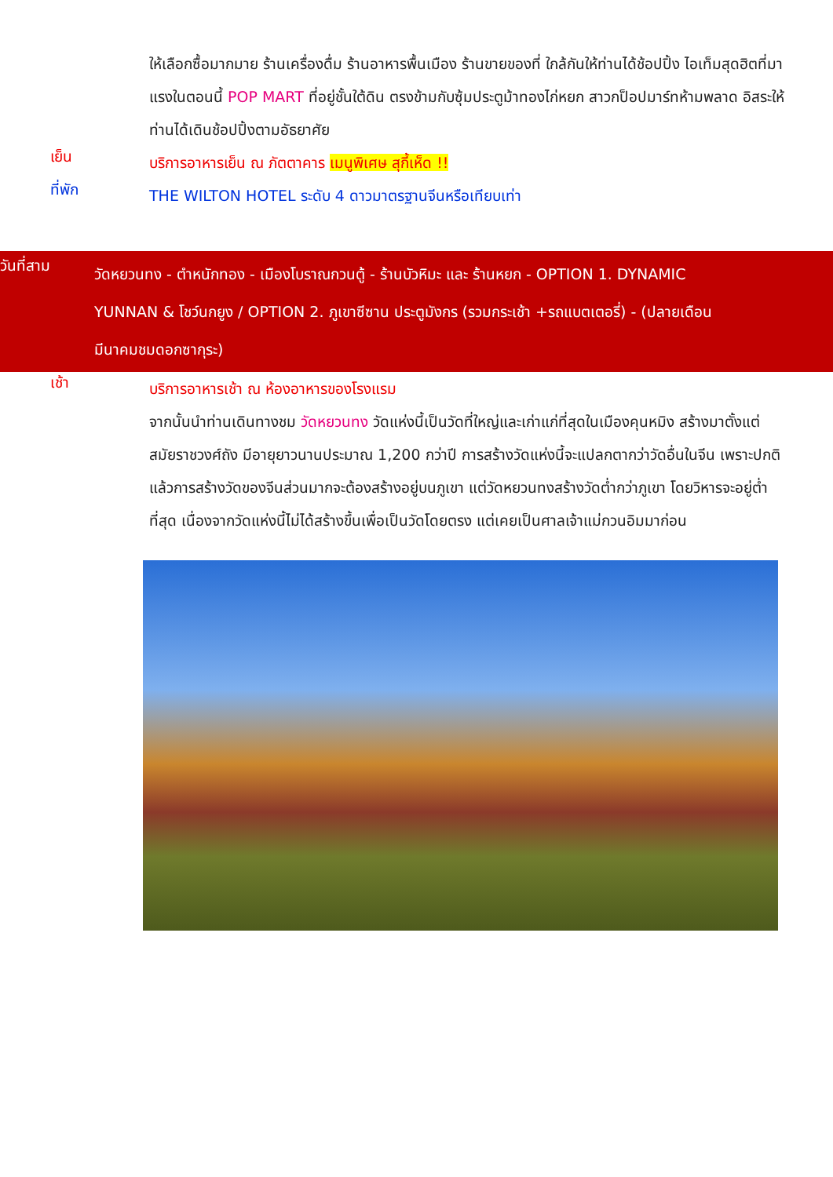ให้เลือกซื้อมากมาย ร้านเครื่องดื่ม ร้านอาหารพื้นเมือง ร้านขายของที่ ใกล้กันให้ท่านได้ช้อปปิ้ง ไอเท็มสุดฮิตที่มาแรงในตอนนี้ POP MART ที่อยู่ชั้นใต้ดิน ตรงข้ามกับซุ้มประตูม้าทองไก่หยก สาวกป็อปมาร์ทห้ามพลาด อิสระให้ท่านได้เดินช้อปปิ้งตามอัธยาศัย
เย็น
บริการอาหารเย็น ณ ภัตตาคาร เมนูพิเศษ สุกี้เห็ด !!
ที่พัก
THE WILTON HOTEL ระดับ 4 ดาวมาตรฐานจีนหรือเทียบเท่า
วันที่สาม
วัดหยวนทง - ตำหนักทอง - เมืองโบราณกวนตู้ - ร้านบัวหิมะ และ ร้านหยก - OPTION 1. DYNAMIC YUNNAN & โชว์นกยูง / OPTION 2. ภูเขาซีซาน ประตูมังกร (รวมกระเช้า +รถแบตเตอรี่) - (ปลายเดือนมีนาคมชมดอกซากุระ)
เช้า
บริการอาหารเช้า ณ ห้องอาหารของโรงแรม
จากนั้นนำท่านเดินทางชม วัดหยวนทง วัดแห่งนี้เป็นวัดที่ใหญ่และเก่าแก่ที่สุดในเมืองคุนหมิง สร้างมาตั้งแต่สมัยราชวงศ์ถัง มีอายุยาวนานประมาณ 1,200 กว่าปี การสร้างวัดแห่งนี้จะแปลกตากว่าวัดอื่นในจีน เพราะปกติแล้วการสร้างวัดของจีนส่วนมากจะต้องสร้างอยู่บนภูเขา แต่วัดหยวนทงสร้างวัดต่ำกว่าภูเขา โดยวิหารจะอยู่ต่ำที่สุด เนื่องจากวัดแห่งนี้ไม่ได้สร้างขึ้นเพื่อเป็นวัดโดยตรง แต่เคยเป็นศาลเจ้าแม่กวนอิมมาก่อน